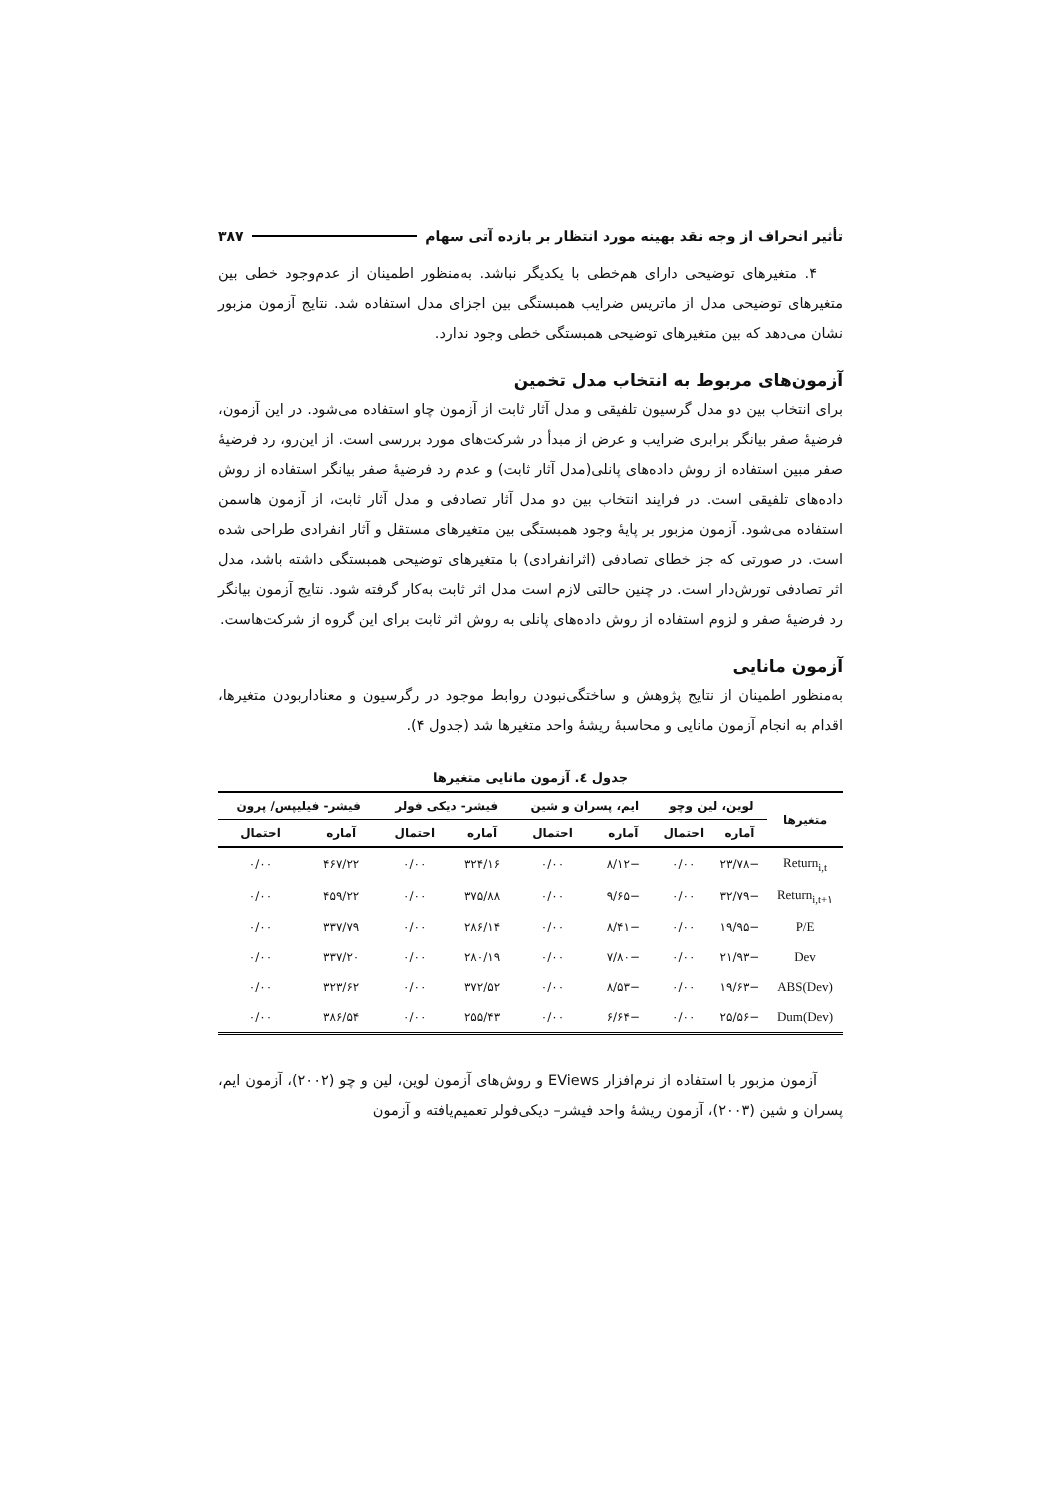تأثیر انحراف از وجه نقد بهینه مورد انتظار بر بازده آتی سهام ۳۸۷
۴. متغیرهای توضیحی دارای هم‌خطی با یکدیگر نباشد. به‌منظور اطمینان از عدم‌وجود خطی بین متغیرهای توضیحی مدل از ماتریس ضرایب همبستگی بین اجزای مدل استفاده شد. نتایج آزمون مزبور نشان می‌دهد که بین متغیرهای توضیحی همبستگی خطی وجود ندارد.
آزمون‌های مربوط به انتخاب مدل تخمین
برای انتخاب بین دو مدل گرسیون تلفیقی و مدل آثار ثابت از آزمون چاو استفاده می‌شود. در این آزمون، فرضیهٔ صفر بیانگر برابری ضرایب و عرض از مبدأ در شرکت‌های مورد بررسی است. از این‌رو، رد فرضیهٔ صفر مبین استفاده از روش داده‌های پانلی(مدل آثار ثابت) و عدم رد فرضیهٔ صفر بیانگر استفاده از روش داده‌های تلفیقی است. در فرایند انتخاب بین دو مدل آثار تصادفی و مدل آثار ثابت، از آزمون هاسمن استفاده می‌شود. آزمون مزبور بر پایهٔ وجود همبستگی بین متغیرهای مستقل و آثار انفرادی طراحی شده است. در صورتی که جز خطای تصادفی (اثرانفرادی) با متغیرهای توضیحی همبستگی داشته باشد، مدل اثر تصادفی تورش‌دار است. در چنین حالتی لازم است مدل اثر ثابت به‌کار گرفته شود. نتایج آزمون بیانگر رد فرضیهٔ صفر و لزوم استفاده از روش داده‌های پانلی به روش اثر ثابت برای این گروه از شرکت‌هاست.
آزمون مانایی
به‌منظور اطمینان از نتایج پژوهش و ساختگی‌نبودن روابط موجود در رگرسیون و معناداربودن متغیرها، اقدام به انجام آزمون مانایی و محاسبهٔ ریشهٔ واحد متغیرها شد (جدول ۴).
جدول ٤. آزمون مانایی متغیرها
| متغیرها | لوین، لین وچو | | ایم، پسران و شین | | فیشر- دیکی فولر | | فیشر- فیلیپس/ پرون | |
| --- | --- | --- | --- | --- | --- | --- | --- | --- |
| | آماره | احتمال | آماره | احتمال | آماره | احتمال | آماره | احتمال |
| Return<sub>i,t</sub> | −۲۳/۷۸ | ۰/۰۰ | −۸/۱۲ | ۰/۰۰ | ۳۲۴/۱۶ | ۰/۰۰ | ۴۶۷/۲۲ | ۰/۰۰ |
| Return<sub>i,t+۱</sub> | −۳۲/۷۹ | ۰/۰۰ | −۹/۶۵ | ۰/۰۰ | ۳۷۵/۸۸ | ۰/۰۰ | ۴۵۹/۲۲ | ۰/۰۰ |
| P/E | −۱۹/۹۵ | ۰/۰۰ | −۸/۴۱ | ۰/۰۰ | ۲۸۶/۱۴ | ۰/۰۰ | ۳۳۷/۷۹ | ۰/۰۰ |
| Dev | −۲۱/۹۳ | ۰/۰۰ | −۷/۸۰ | ۰/۰۰ | ۲۸۰/۱۹ | ۰/۰۰ | ۳۳۷/۲۰ | ۰/۰۰ |
| ABS(Dev) | −۱۹/۶۳ | ۰/۰۰ | −۸/۵۳ | ۰/۰۰ | ۳۷۲/۵۲ | ۰/۰۰ | ۳۲۳/۶۲ | ۰/۰۰ |
| Dum(Dev) | −۲۵/۵۶ | ۰/۰۰ | −۶/۶۴ | ۰/۰۰ | ۲۵۵/۴۳ | ۰/۰۰ | ۳۸۶/۵۴ | ۰/۰۰ |
آزمون مزبور با استفاده از نرم‌افزار EViews و روش‌های آزمون لوین، لین و چو (۲۰۰۲)، آزمون ایم، پسران و شین (۲۰۰۳)، آزمون ریشهٔ واحد فیشر– دیکی‌فولر تعمیم‌یافته و آزمون